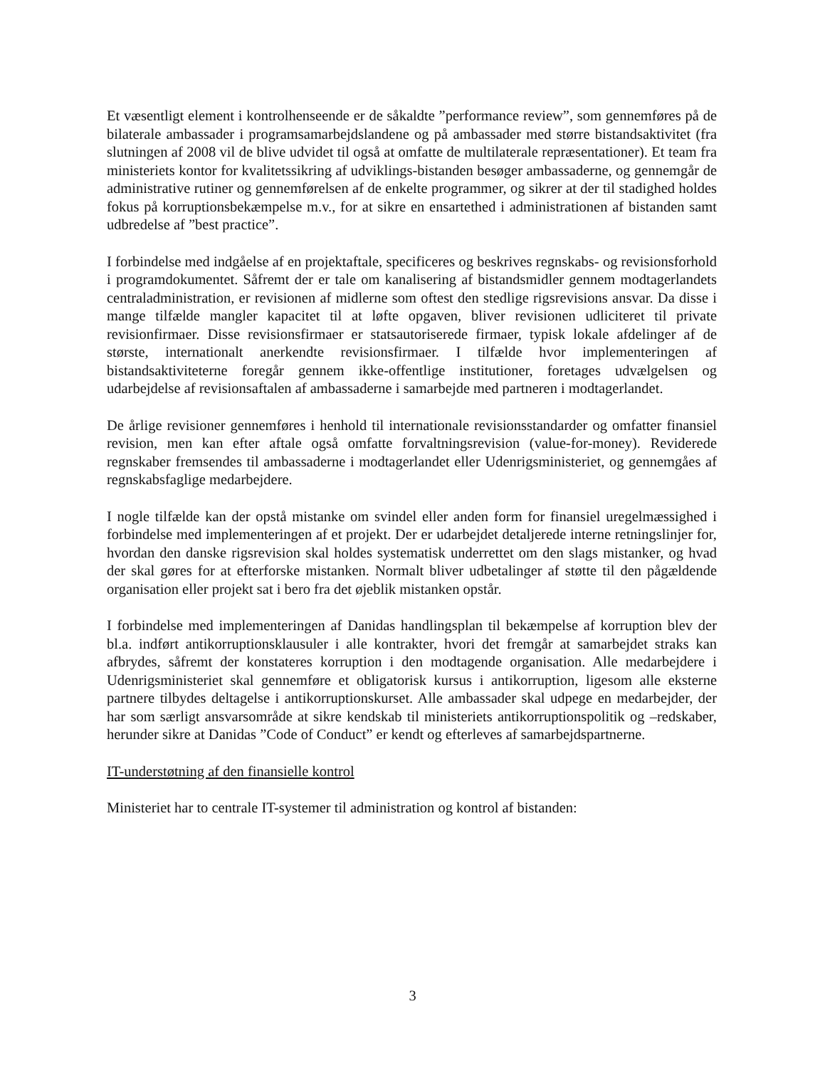Et væsentligt element i kontrolhenseende er de såkaldte ”performance review”, som gennemføres på de bilaterale ambassader i programsamarbejdslandene og på ambassader med større bistandsaktivitet (fra slutningen af 2008 vil de blive udvidet til også at omfatte de multilaterale repræsentationer). Et team fra ministeriets kontor for kvalitetssikring af udviklings-bistanden besøger ambassaderne, og gennemgår de administrative rutiner og gennemførelsen af de enkelte programmer, og sikrer at der til stadighed holdes fokus på korruptionsbekæmpelse m.v., for at sikre en ensartethed i administrationen af bistanden samt udbredelse af ”best practice”.
I forbindelse med indgåelse af en projektaftale, specificeres og beskrives regnskabs- og revisionsforhold i programdokumentet. Såfremt der er tale om kanalisering af bistandsmidler gennem modtagerlandets centraladministration, er revisionen af midlerne som oftest den stedlige rigsrevisions ansvar. Da disse i mange tilfælde mangler kapacitet til at løfte opgaven, bliver revisionen udliciteret til private revisionfirmaer. Disse revisionsfirmaer er statsautoriserede firmaer, typisk lokale afdelinger af de største, internationalt anerkendte revisionsfirmaer. I tilfælde hvor implementeringen af bistandsaktiviteterne foregår gennem ikke-offentlige institutioner, foretages udvælgelsen og udarbejdelse af revisionsaftalen af ambassaderne i samarbejde med partneren i modtagerlandet.
De årlige revisioner gennemføres i henhold til internationale revisionsstandarder og omfatter finansiel revision, men kan efter aftale også omfatte forvaltningsrevision (value-for-money). Reviderede regnskaber fremsendes til ambassaderne i modtagerlandet eller Udenrigsministeriet, og gennemgåes af regnskabsfaglige medarbejdere.
I nogle tilfælde kan der opstå mistanke om svindel eller anden form for finansiel uregelmæssighed i forbindelse med implementeringen af et projekt. Der er udarbejdet detaljerede interne retningslinjer for, hvordan den danske rigsrevision skal holdes systematisk underrettet om den slags mistanker, og hvad der skal gøres for at efterforske mistanken. Normalt bliver udbetalinger af støtte til den pågældende organisation eller projekt sat i bero fra det øjeblik mistanken opstår.
I forbindelse med implementeringen af Danidas handlingsplan til bekæmpelse af korruption blev der bl.a. indført antikorruptionsklausuler i alle kontrakter, hvori det fremgår at samarbejdet straks kan afbrydes, såfremt der konstateres korruption i den modtagende organisation. Alle medarbejdere i Udenrigsministeriet skal gennemføre et obligatorisk kursus i antikorruption, ligesom alle eksterne partnere tilbydes deltagelse i antikorruptionskurset. Alle ambassader skal udpege en medarbejder, der har som særligt ansvarsområde at sikre kendskab til ministeriets antikorruptionspolitik og –redskaber, herunder sikre at Danidas ”Code of Conduct” er kendt og efterleves af samarbejdspartnerne.
IT-understøtning af den finansielle kontrol
Ministeriet har to centrale IT-systemer til administration og kontrol af bistanden:
3